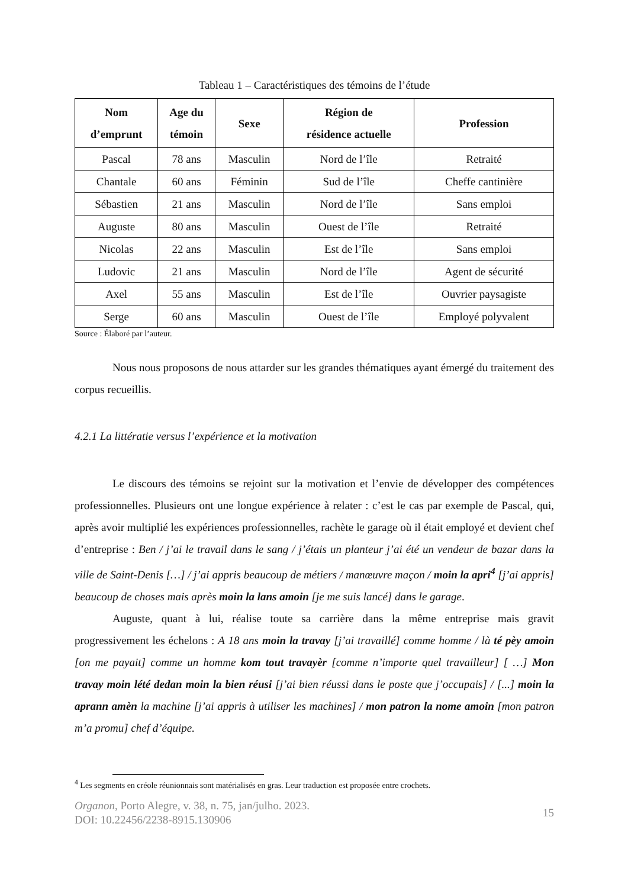Tableau 1 – Caractéristiques des témoins de l’étude
| Nom d’emprunt | Age du témoin | Sexe | Région de résidence actuelle | Profession |
| --- | --- | --- | --- | --- |
| Pascal | 78 ans | Masculin | Nord de l’île | Retraité |
| Chantale | 60 ans | Féminin | Sud de l’île | Cheffe cantinière |
| Sébastien | 21 ans | Masculin | Nord de l’île | Sans emploi |
| Auguste | 80 ans | Masculin | Ouest de l’île | Retraité |
| Nicolas | 22 ans | Masculin | Est de l’île | Sans emploi |
| Ludovic | 21 ans | Masculin | Nord de l’île | Agent de sécurité |
| Axel | 55 ans | Masculin | Est de l’île | Ouvrier paysagiste |
| Serge | 60 ans | Masculin | Ouest de l’île | Employé polyvalent |
Source : Élaboré par l’auteur.
Nous nous proposons de nous attarder sur les grandes thématiques ayant émergé du traitement des corpus recueillis.
4.2.1 La littératie versus l’expérience et la motivation
Le discours des témoins se rejoint sur la motivation et l’envie de développer des compétences professionnelles. Plusieurs ont une longue expérience à relater : c’est le cas par exemple de Pascal, qui, après avoir multiplié les expériences professionnelles, rachète le garage où il était employé et devient chef d’entreprise : Ben / j’ai le travail dans le sang / j’étais un planteur j’ai été un vendeur de bazar dans la ville de Saint-Denis […] / j’ai appris beaucoup de métiers / manœuvre maçon / moin la apri<sup>4</sup> [j’ai appris] beaucoup de choses mais après moin la lans amoin [je me suis lancé] dans le garage.
Auguste, quant à lui, réalise toute sa carrière dans la même entreprise mais gravit progressivement les échelons : A 18 ans moin la travay [j’ai travaillé] comme homme / là té pèy amoin [on me payait] comme un homme kom tout travayèr [comme n’importe quel travailleur] [ …] Mon travay moin lété dedan moin la bien réusi [j’ai bien réussi dans le poste que j’occupais] / [...] moin la aprann amèn la machine [j’ai appris à utiliser les machines] / mon patron la nome amoin [mon patron m’a promu] chef d’équipe.
<sup>4</sup> Les segments en créole réunionnais sont matérialisés en gras. Leur traduction est proposée entre crochets.
Organon, Porto Alegre, v. 38, n. 75, jan/julho. 2023.
DOI: 10.22456/2238-8915.130906
15